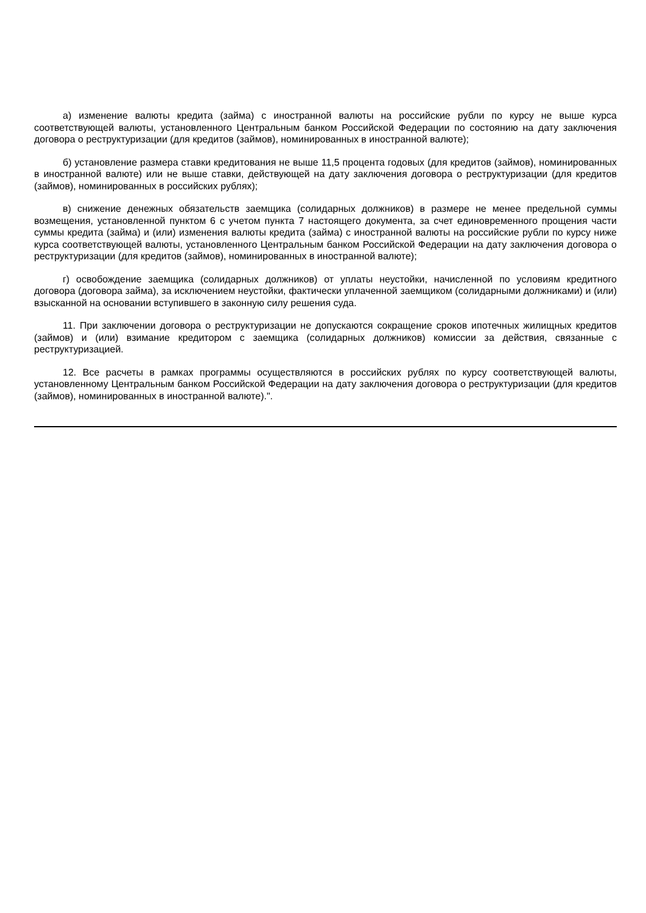а) изменение валюты кредита (займа) с иностранной валюты на российские рубли по курсу не выше курса соответствующей валюты, установленного Центральным банком Российской Федерации по состоянию на дату заключения договора о реструктуризации (для кредитов (займов), номинированных в иностранной валюте);
б) установление размера ставки кредитования не выше 11,5 процента годовых (для кредитов (займов), номинированных в иностранной валюте) или не выше ставки, действующей на дату заключения договора о реструктуризации (для кредитов (займов), номинированных в российских рублях);
в) снижение денежных обязательств заемщика (солидарных должников) в размере не менее предельной суммы возмещения, установленной пунктом 6 с учетом пункта 7 настоящего документа, за счет единовременного прощения части суммы кредита (займа) и (или) изменения валюты кредита (займа) с иностранной валюты на российские рубли по курсу ниже курса соответствующей валюты, установленного Центральным банком Российской Федерации на дату заключения договора о реструктуризации (для кредитов (займов), номинированных в иностранной валюте);
г) освобождение заемщика (солидарных должников) от уплаты неустойки, начисленной по условиям кредитного договора (договора займа), за исключением неустойки, фактически уплаченной заемщиком (солидарными должниками) и (или) взысканной на основании вступившего в законную силу решения суда.
11. При заключении договора о реструктуризации не допускаются сокращение сроков ипотечных жилищных кредитов (займов) и (или) взимание кредитором с заемщика (солидарных должников) комиссии за действия, связанные с реструктуризацией.
12. Все расчеты в рамках программы осуществляются в российских рублях по курсу соответствующей валюты, установленному Центральным банком Российской Федерации на дату заключения договора о реструктуризации (для кредитов (займов), номинированных в иностранной валюте).".